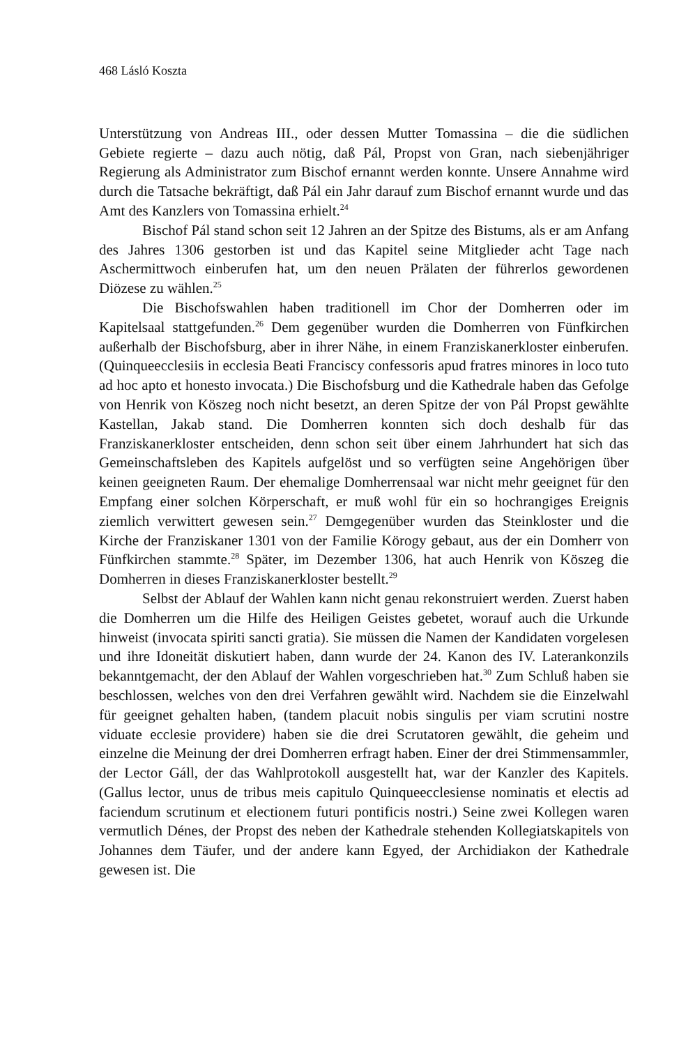468 Lásló Koszta
Unterstützung von Andreas III., oder dessen Mutter Tomassina – die die südlichen Gebiete regierte – dazu auch nötig, daß Pál, Propst von Gran, nach siebenjähriger Regierung als Administrator zum Bischof ernannt werden konnte. Unsere Annahme wird durch die Tatsache bekräftigt, daß Pál ein Jahr darauf zum Bischof ernannt wurde und das Amt des Kanzlers von Tomassina erhielt.<sup>24</sup>
Bischof Pál stand schon seit 12 Jahren an der Spitze des Bistums, als er am Anfang des Jahres 1306 gestorben ist und das Kapitel seine Mitglieder acht Tage nach Aschermittwoch einberufen hat, um den neuen Prälaten der führerlos gewordenen Diözese zu wählen.<sup>25</sup>
Die Bischofswahlen haben traditionell im Chor der Domherren oder im Kapitelsaal stattgefunden.<sup>26</sup> Dem gegenüber wurden die Domherren von Fünfkirchen außerhalb der Bischofsburg, aber in ihrer Nähe, in einem Franziskanerkloster einberufen. (Quinqueecclesiis in ecclesia Beati Franciscy confessoris apud fratres minores in loco tuto ad hoc apto et honesto invocata.) Die Bischofsburg und die Kathedrale haben das Gefolge von Henrik von Köszeg noch nicht besetzt, an deren Spitze der von Pál Propst gewählte Kastellan, Jakab stand. Die Domherren konnten sich doch deshalb für das Franziskanerkloster entscheiden, denn schon seit über einem Jahrhundert hat sich das Gemeinschaftsleben des Kapitels aufgelöst und so verfügten seine Angehörigen über keinen geeigneten Raum. Der ehemalige Domherrensaal war nicht mehr geeignet für den Empfang einer solchen Körperschaft, er muß wohl für ein so hochrangiges Ereignis ziemlich verwittert gewesen sein.<sup>27</sup> Demgegenüber wurden das Steinkloster und die Kirche der Franziskaner 1301 von der Familie Körogy gebaut, aus der ein Domherr von Fünfkirchen stammte.<sup>28</sup> Später, im Dezember 1306, hat auch Henrik von Köszeg die Domherren in dieses Franziskanerkloster bestellt.<sup>29</sup>
Selbst der Ablauf der Wahlen kann nicht genau rekonstruiert werden. Zuerst haben die Domherren um die Hilfe des Heiligen Geistes gebetet, worauf auch die Urkunde hinweist (invocata spiriti sancti gratia). Sie müssen die Namen der Kandidaten vorgelesen und ihre Idoneität diskutiert haben, dann wurde der 24. Kanon des IV. Laterankonzils bekanntgemacht, der den Ablauf der Wahlen vorgeschrieben hat.<sup>30</sup> Zum Schluß haben sie beschlossen, welches von den drei Verfahren gewählt wird. Nachdem sie die Einzelwahl für geeignet gehalten haben, (tandem placuit nobis singulis per viam scrutini nostre viduate ecclesie providere) haben sie die drei Scrutatoren gewählt, die geheim und einzelne die Meinung der drei Domherren erfragt haben. Einer der drei Stimmensammler, der Lector Gáll, der das Wahlprotokoll ausgestellt hat, war der Kanzler des Kapitels. (Gallus lector, unus de tribus meis capitulo Quinqueecclesiense nominatis et electis ad faciendum scrutinum et electionem futuri pontificis nostri.) Seine zwei Kollegen waren vermutlich Dénes, der Propst des neben der Kathedrale stehenden Kollegiatskapitels von Johannes dem Täufer, und der andere kann Egyed, der Archidiakon der Kathedrale gewesen ist. Die